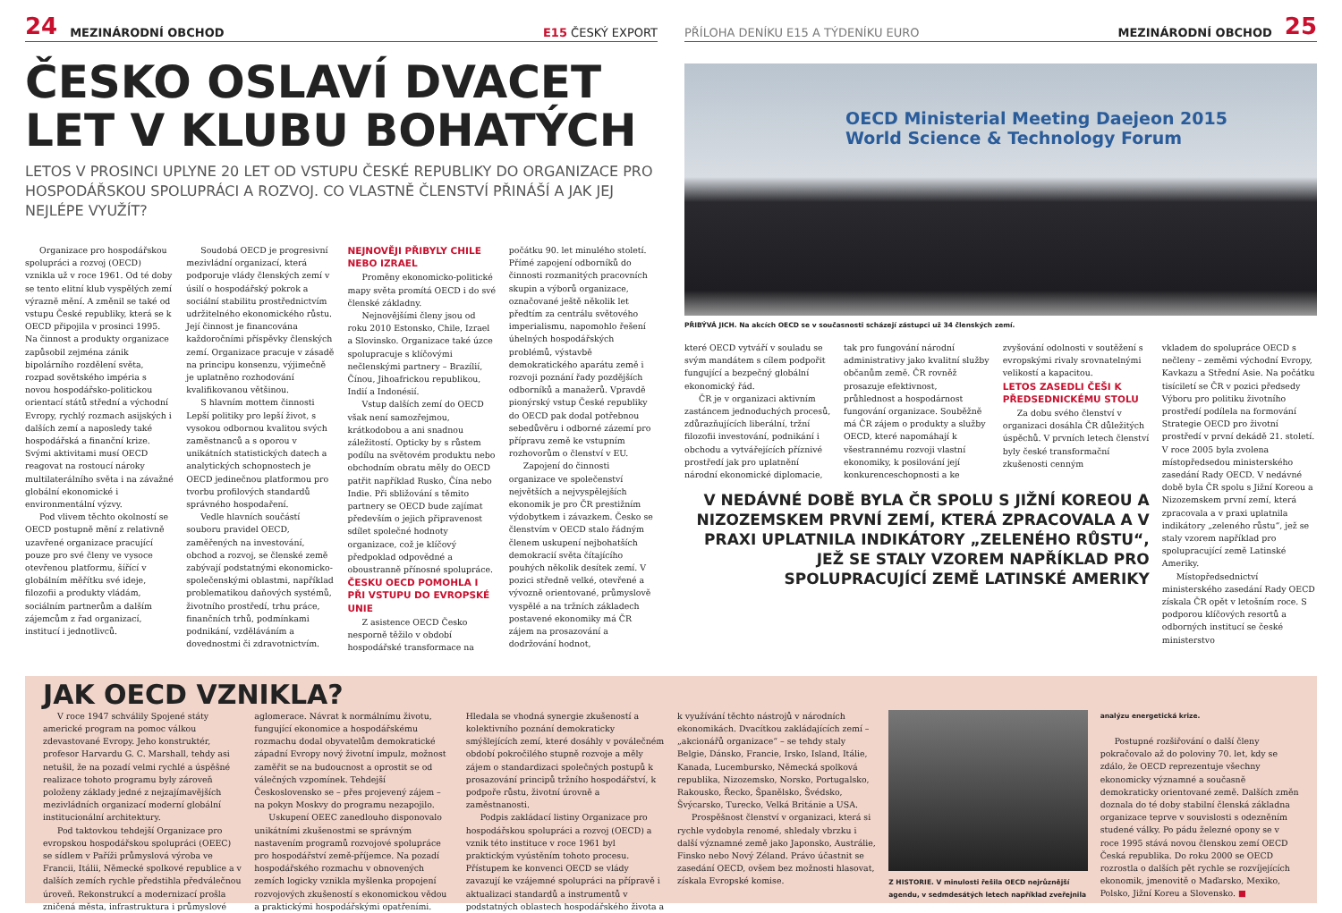24 MEZINÁRODNÍ OBCHOD E15 ČESKÝ EXPORT
ČESKO OSLAVÍ DVACET LET V KLUBU BOHATÝCH
LETOS V PROSINCI UPLYNE 20 LET OD VSTUPU ČESKÉ REPUBLIKY DO ORGANIZACE PRO HOSPODÁŘSKOU SPOLUPRÁCI A ROZVOJ. CO VLASTNĚ ČLENSTVÍ PŘINÁŠÍ A JAK JEJ NEJLÉPE VYUŽÍT?
Organizace pro hospodářskou spolupráci a rozvoj (OECD) vznikla už v roce 1961. Od té doby se tento elitní klub vyspělých zemí výrazně mění. A změnil se také od vstupu České republiky, která se k OECD připojila v prosinci 1995. Na činnost a produkty organizace zapůsobil zejména zánik bipolárního rozdělení světa, rozpad sovětského impéria s novou hospodářsko-politickou orientací států střední a východní Evropy, rychlý rozmach asijských i dalších zemí a naposledy také hospodářská a finanční krize. Svými aktivitami musí OECD reagovat na rostoucí nároky multilaterálního světa i na závažné globální ekonomické i environmentální výzvy.
Pod vlivem těchto okolností se OECD postupně mění z relativně uzavřené organizace pracující pouze pro své členy ve vysoce otevřenou platformu, šířící v globálním měřítku své ideje, filozofii a produkty vládám, sociálním partnerům a dalším zájemcům z řad organizací, institucí i jednotlivců.
Soudobá OECD je progresivní mezivládní organizací, která podporuje vlády členských zemí v úsilí o hospodářský pokrok a sociální stabilitu prostřednictvím udržitelného ekonomického růstu. Její činnost je financována každoročními příspěvky členských zemí. Organizace pracuje v zásadě na principu konsenzu, výjimečně je uplatněno rozhodování kvalifikovanou většinou.
S hlavním mottem činnosti Lepší politiky pro lepší život, s vysokou odbornou kvalitou svých zaměstnanců a s oporou v unikátních statistických datech a analytických schopnostech je OECD jedinečnou platformou pro tvorbu profilových standardů správného hospodaření.
Vedle hlavních součástí souboru pravidel OECD, zaměřených na investování, obchod a rozvoj, se členské země zabývají podstatnými ekonomicko-společenskými oblastmi, například problematikou daňových systémů, životního prostředí, trhu práce, finančních trhů, podmínkami podnikání, vzděláváním a dovednostmi či zdravotnictvím.
NEJNOVĚJI PŘIBYLY CHILE NEBO IZRAEL
Proměny ekonomicko-politické mapy světa promítá OECD i do své členské základny.
Nejnovějšími členy jsou od roku 2010 Estonsko, Chile, Izrael a Slovinsko. Organizace také úzce spolupracuje s klíčovými nečlenskými partnery – Brazílií, Čínou, Jihoafrickou republikou, Indií a Indonésií.
Vstup dalších zemí do OECD však není samozřejmou, krátkodobou a ani snadnou záležitostí. Opticky by s růstem podílu na světovém produktu nebo obchodním obratu měly do OECD patřit například Rusko, Čína nebo Indie. Při sbližování s těmito partnery se OECD bude zajímat především o jejich připravenost sdílet společné hodnoty organizace, což je klíčový předpoklad odpovědné a oboustranně přínosné spolupráce.
ČESKU OECD POMOHLA I PŘI VSTUPU DO EVROPSKÉ UNIE
Z asistence OECD Česko nesporně těžilo v období hospodářské transformace na počátku 90. let minulého století. Přímé zapojení odborníků do činnosti rozmanitých pracovních skupin a výborů organizace, označované ještě několik let předtím za centrálu světového imperialismu, napomohlo řešení úhelných hospodářských problémů, výstavbě demokratického aparátu země i rozvoji poznání řady pozdějších odborníků a manažerů. Vpravdě pionýrský vstup České republiky do OECD pak dodal potřebnou sebedůvěru i odborné zázemí pro přípravu země ke vstupním rozhovorům o členství v EU.
Zapojení do činnosti organizace ve společenství největších a nejvyspělejších ekonomik je pro ČR prestižním výdobytkem i závazkem. Česko se členstvím v OECD stalo řádným členem uskupení nejbohatších demokracií světa čítajícího pouhých několik desítek zemí. V pozici středně velké, otevřené a vývozně orientované, průmyslově vyspělé a na tržních základech postavené ekonomiky má ČR zájem na prosazování a dodržování hodnot,
PŘÍLOHA DENÍKU E15 A TÝDENÍKU EURO MEZINÁRODNÍ OBCHOD 25
OECD Ministerial Meeting Daejeon 2015
World Science & Technology Forum
PŘIBÝVÁ JICH. Na akcích OECD se v současnosti scházejí zástupci už 34 členských zemí.
které OECD vytváří v souladu se svým mandátem s cílem podpořit fungující a bezpečný globální ekonomický řád.
ČR je v organizaci aktivním zastáncem jednoduchých procesů, zdůrazňujících liberální, tržní filozofii investování, podnikání i obchodu a vytvářejících příznivé prostředí jak pro uplatnění národní ekonomické diplomacie, tak pro fungování národní administrativy jako kvalitní služby občanům země. ČR rovněž prosazuje efektivnost, průhlednost a hospodárnost fungování organizace. Souběžně má ČR zájem o produkty a služby OECD, které napomáhají k všestrannému rozvoji vlastní ekonomiky, k posilování její konkurenceschopnosti a ke zvyšování odolnosti v soutěžení s evropskými rivaly srovnatelnými velikostí a kapacitou.
LETOS ZASEDLI ČEŠI K PŘEDSEDNICKÉMU STOLU
Za dobu svého členství v organizaci dosáhla ČR důležitých úspěchů. V prvních letech členství byly české transformační zkušenosti cenným
V NEDÁVNÉ DOBĚ BYLA ČR SPOLU S JIŽNÍ KOREOU A NIZOZEMSKEM PRVNÍ ZEMÍ, KTERÁ ZPRACOVALA A V PRAXI UPLATNILA INDIKÁTORY „ZELENÉHO RŮSTU“, JEŽ SE STALY VZOREM NAPŘÍKLAD PRO SPOLUPRACUJÍCÍ ZEMĚ LATINSKÉ AMERIKY
vkladem do spolupráce OECD s nečleny – zeměmi východní Evropy, Kavkazu a Střední Asie. Na počátku tisíciletí se ČR v pozici předsedy Výboru pro politiku životního prostředí podílela na formování Strategie OECD pro životní prostředí v první dekádě 21. století. V roce 2005 byla zvolena místopředsedou ministerského zasedání Rady OECD. V nedávné době byla ČR spolu s Jižní Koreou a Nizozemskem první zemí, která zpracovala a v praxi uplatnila indikátory „zeleného růstu“, jež se staly vzorem například pro spolupracující země Latinské Ameriky.
Místopředsednictví ministerského zasedání Rady OECD získala ČR opět v letošním roce. S podporou klíčových resortů a odborných institucí se české ministerstvo
JAK OECD VZNIKLA?
V roce 1947 schválily Spojené státy americké program na pomoc válkou zdevastované Evropy. Jeho konstruktér, profesor Harvardu G. C. Marshall, tehdy asi netušil, že na pozadí velmi rychlé a úspěšné realizace tohoto programu byly zároveň položeny základy jedné z nejzajímavějších mezivládních organizací moderní globální institucionální architektury.
Pod taktovkou tehdejší Organizace pro evropskou hospodářskou spolupráci (OEEC) se sídlem v Paříži průmyslová výroba ve Francii, Itálii, Německé spolkové republice a v dalších zemích rychle předstihla předválečnou úroveň. Rekonstrukcí a modernizací prošla zničená města, infrastruktura i průmyslové aglomerace. Návrat k normálnímu životu, fungující ekonomice a hospodářskému rozmachu dodal obyvatelům demokratické západní Evropy nový životní impulz, možnost zaměřit se na budoucnost a oprostit se od válečných vzpomínek. Tehdejší Československo se – přes projevený zájem – na pokyn Moskvy do programu nezapojilo.
Uskupení OEEC zanedlouho disponovalo unikátními zkušenostmi se správným nastavením programů rozvojové spolupráce pro hospodářství země-příjemce. Na pozadí hospodářského rozmachu v obnovených zemích logicky vznikla myšlenka propojení rozvojových zkušeností s ekonomickou vědou a praktickými hospodářskými opatřeními. Hledala se vhodná synergie zkušeností a kolektivního poznání demokraticky smýšlejících zemí, které dosáhly v poválečném období pokročilého stupně rozvoje a měly zájem o standardizaci společných postupů k prosazování principů tržního hospodářství, k podpoře růstu, životní úrovně a zaměstnanosti.
Podpis zakládací listiny Organizace pro hospodářskou spolupráci a rozvoj (OECD) a vznik této instituce v roce 1961 byl praktickým vyústěním tohoto procesu. Přístupem ke konvenci OECD se vlády zavazují ke vzájemné spolupráci na přípravě i aktualizaci standardů a instrumentů v podstatných oblastech hospodářského života a k využívání těchto nástrojů v národních ekonomikách. Dvacítkou zakládajících zemí – „akcionářů organizace“ – se tehdy staly Belgie, Dánsko, Francie, Irsko, Island, Itálie, Kanada, Lucembursko, Německá spolková republika, Nizozemsko, Norsko, Portugalsko, Rakousko, Řecko, Španělsko, Švédsko, Švýcarsko, Turecko, Velká Británie a USA.
Prospěšnost členství v organizaci, která si rychle vydobyla renomé, shledaly vbrzku i další významné země jako Japonsko, Austrálie, Finsko nebo Nový Zéland. Právo účastnit se zasedání OECD, ovšem bez možnosti hlasovat, získala Evropské komise.
Z HISTORIE. V minulosti řešila OECD nejrůznější agendu, v sedmdesátých letech například zveřejnila analýzu energetická krize.
Postupné rozšiřování o další členy pokračovalo až do poloviny 70. let, kdy se zdálo, že OECD reprezentuje všechny ekonomicky významné a současně demokraticky orientované země. Dalších změn doznala do té doby stabilní členská základna organizace teprve v souvislosti s odezněním studené války. Po pádu železné opony se v roce 1995 stává novou členskou zemí OECD Česká republika. Do roku 2000 se OECD rozrostla o dalších pět rychle se rozvíjejících ekonomik, jmenovitě o Maďarsko, Mexiko, Polsko, Jižní Koreu a Slovensko. ■